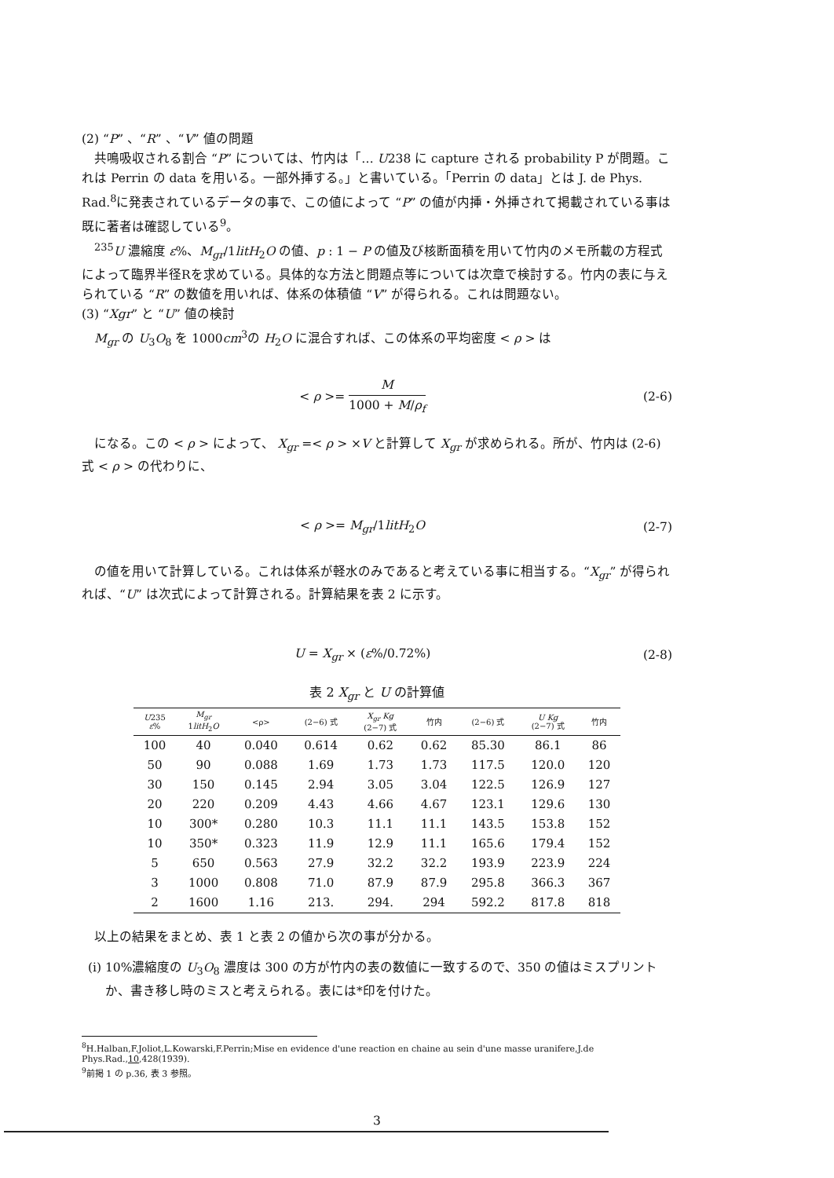(2) “P” 、“R” 、“V” 値の問題
共鳴吸収される割合 “P” については、竹内は「… U238 に capture される probability P が問題。これは Perrin の data を用いる。一部外挿する。」と書いている。「Perrin の data」とは J. de Phys. Rad.<sup>8</sup>に発表されているデータの事で、この値によって “P” の値が内挿・外挿されて掲載されている事は既に著者は確認している<sup>9</sup>。
<sup>235</sup>U 濃縮度 ε%、M<sub>gr</sub>/1litH<sub>2</sub>O の値、p : 1 − P の値及び核断面積を用いて竹内のメモ所載の方程式によって臨界半径Rを求めている。具体的な方法と問題点等については次章で検討する。竹内の表に与えられている “R” の数値を用いれば、体系の体積値 “V” が得られる。これは問題ない。
(3) “Xgr” と “U” 値の検討
M<sub>gr</sub> の U<sub>3</sub>O<sub>8</sub> を 1000cm<sup>3</sup>の H<sub>2</sub>O に混合すれば、この体系の平均密度 < ρ > は
< ρ >= M 1000 + M/ρ<sub>f</sub> (2-6)
になる。この < ρ > によって、 X<sub>gr</sub> =< ρ > ×V と計算して X<sub>gr</sub> が求められる。所が、竹内は (2-6) 式 < ρ > の代わりに、
< ρ >= M<sub>gr</sub>/1litH<sub>2</sub>O (2-7)
の値を用いて計算している。これは体系が軽水のみであると考えている事に相当する。“X<sub>gr</sub>” が得られれば、“U” は次式によって計算される。計算結果を表 2 に示す。
U = X<sub>gr</sub> × (ε%/0.72%) (2-8)
表 2 X <sub>gr</sub> と U の計算値
| U 235 ε % | M<sub>gr</sub> 1 litH<sub>2</sub> O | <ρ> | (2−6) 式 | X<sub>gr</sub> Kg (2−7) 式 | 竹内 | (2−6) 式 | U Kg (2−7) 式 | 竹内 |
| --- | --- | --- | --- | --- | --- | --- | --- | --- |
| 100 | 40 | 0.040 | 0.614 | 0.62 | 0.62 | 85.30 | 86.1 | 86 |
| 50 | 90 | 0.088 | 1.69 | 1.73 | 1.73 | 117.5 | 120.0 | 120 |
| 30 | 150 | 0.145 | 2.94 | 3.05 | 3.04 | 122.5 | 126.9 | 127 |
| 20 | 220 | 0.209 | 4.43 | 4.66 | 4.67 | 123.1 | 129.6 | 130 |
| 10 | 300* | 0.280 | 10.3 | 11.1 | 11.1 | 143.5 | 153.8 | 152 |
| 10 | 350* | 0.323 | 11.9 | 12.9 | 11.1 | 165.6 | 179.4 | 152 |
| 5 | 650 | 0.563 | 27.9 | 32.2 | 32.2 | 193.9 | 223.9 | 224 |
| 3 | 1000 | 0.808 | 71.0 | 87.9 | 87.9 | 295.8 | 366.3 | 367 |
| 2 | 1600 | 1.16 | 213. | 294. | 294 | 592.2 | 817.8 | 818 |
以上の結果をまとめ、表 1 と表 2 の値から次の事が分かる。
(i) 10%濃縮度の U<sub>3</sub>O<sub>8</sub> 濃度は 300 の方が竹内の表の数値に一致するので、350 の値はミスプリントか、書き移し時のミスと考えられる。表には*印を付けた。
<sup>8</sup>H.Halban,F.Joliot,L.Kowarski,F.Perrin;Mise en evidence d'une reaction en chaine au sein d'une masse uranifere,J.de Phys.Rad.,10,428(1939).
<sup>9</sup> 前掲 1 の p.36, 表 3 参照。
3